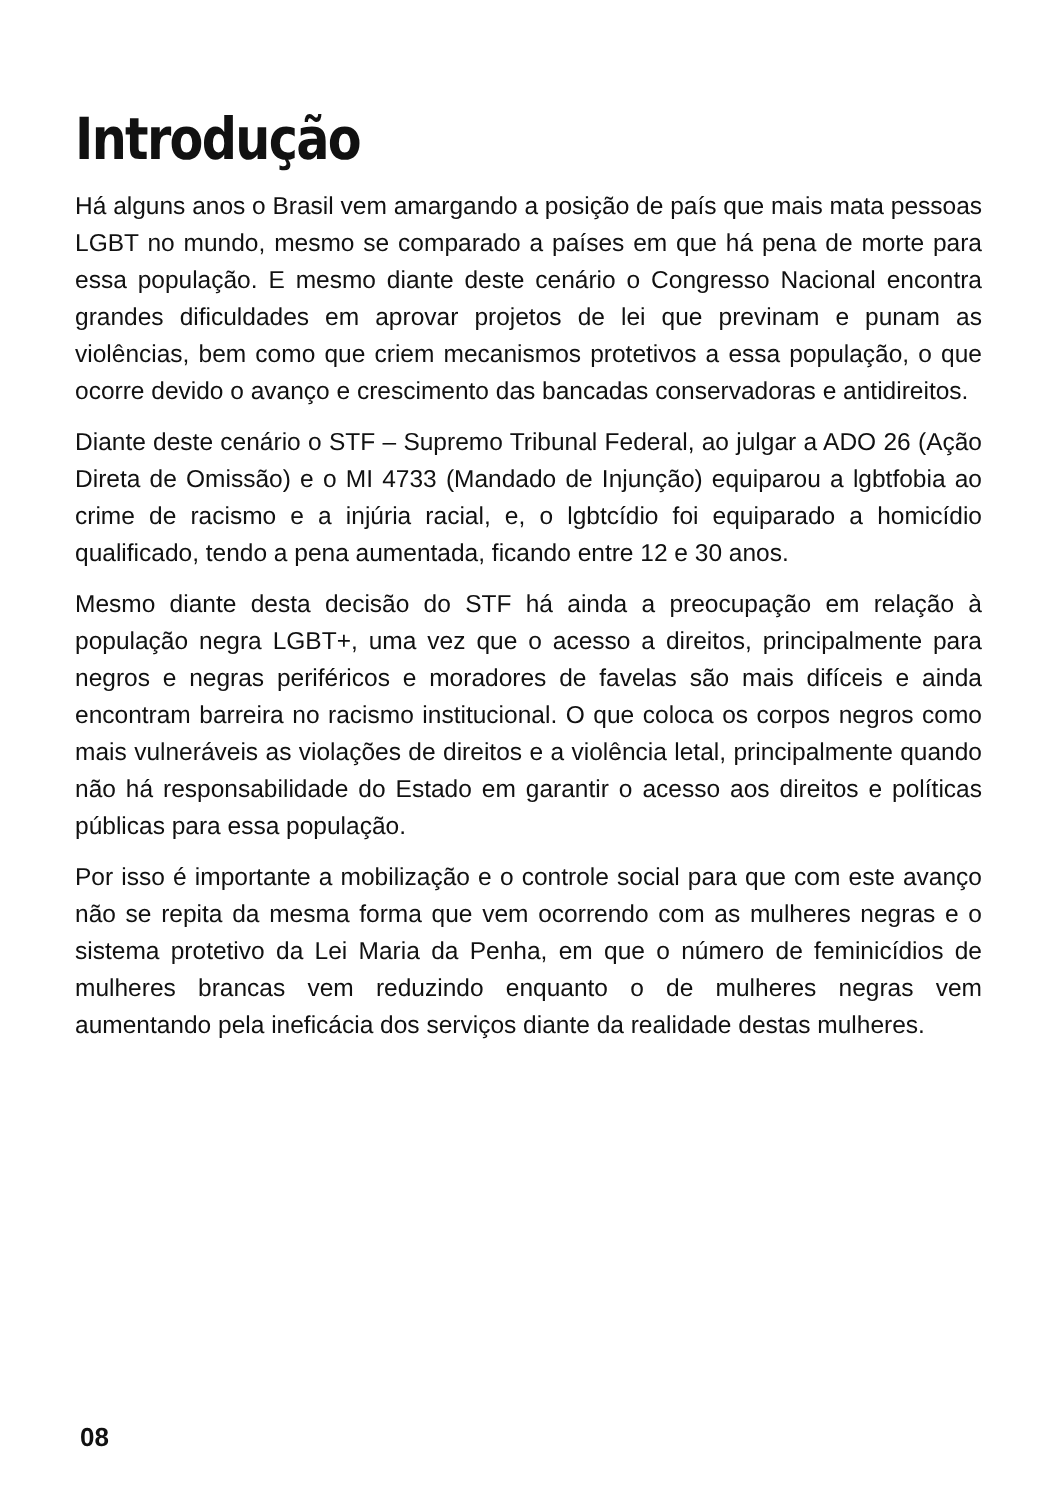Introdução
Há alguns anos o Brasil vem amargando a posição de país que mais mata pessoas LGBT no mundo, mesmo se comparado a países em que há pena de morte para essa população. E mesmo diante deste cenário o Congresso Nacional encontra grandes dificuldades em aprovar projetos de lei que previnam e punam as violências, bem como que criem mecanismos protetivos a essa população, o que ocorre devido o avanço e crescimento das bancadas conservadoras e antidireitos.
Diante deste cenário o STF – Supremo Tribunal Federal, ao julgar a ADO 26 (Ação Direta de Omissão) e o MI 4733 (Mandado de Injunção) equiparou a lgbtfobia ao crime de racismo e a injúria racial, e, o lgbtcídio foi equiparado a homicídio qualificado, tendo a pena aumentada, ficando entre 12 e 30 anos.
Mesmo diante desta decisão do STF há ainda a preocupação em relação à população negra LGBT+, uma vez que o acesso a direitos, principalmente para negros e negras periféricos e moradores de favelas são mais difíceis e ainda encontram barreira no racismo institucional. O que coloca os corpos negros como mais vulneráveis as violações de direitos e a violência letal, principalmente quando não há responsabilidade do Estado em garantir o acesso aos direitos e políticas públicas para essa população.
Por isso é importante a mobilização e o controle social para que com este avanço não se repita da mesma forma que vem ocorrendo com as mulheres negras e o sistema protetivo da Lei Maria da Penha, em que o número de feminicídios de mulheres brancas vem reduzindo enquanto o de mulheres negras vem aumentando pela ineficácia dos serviços diante da realidade destas mulheres.
08